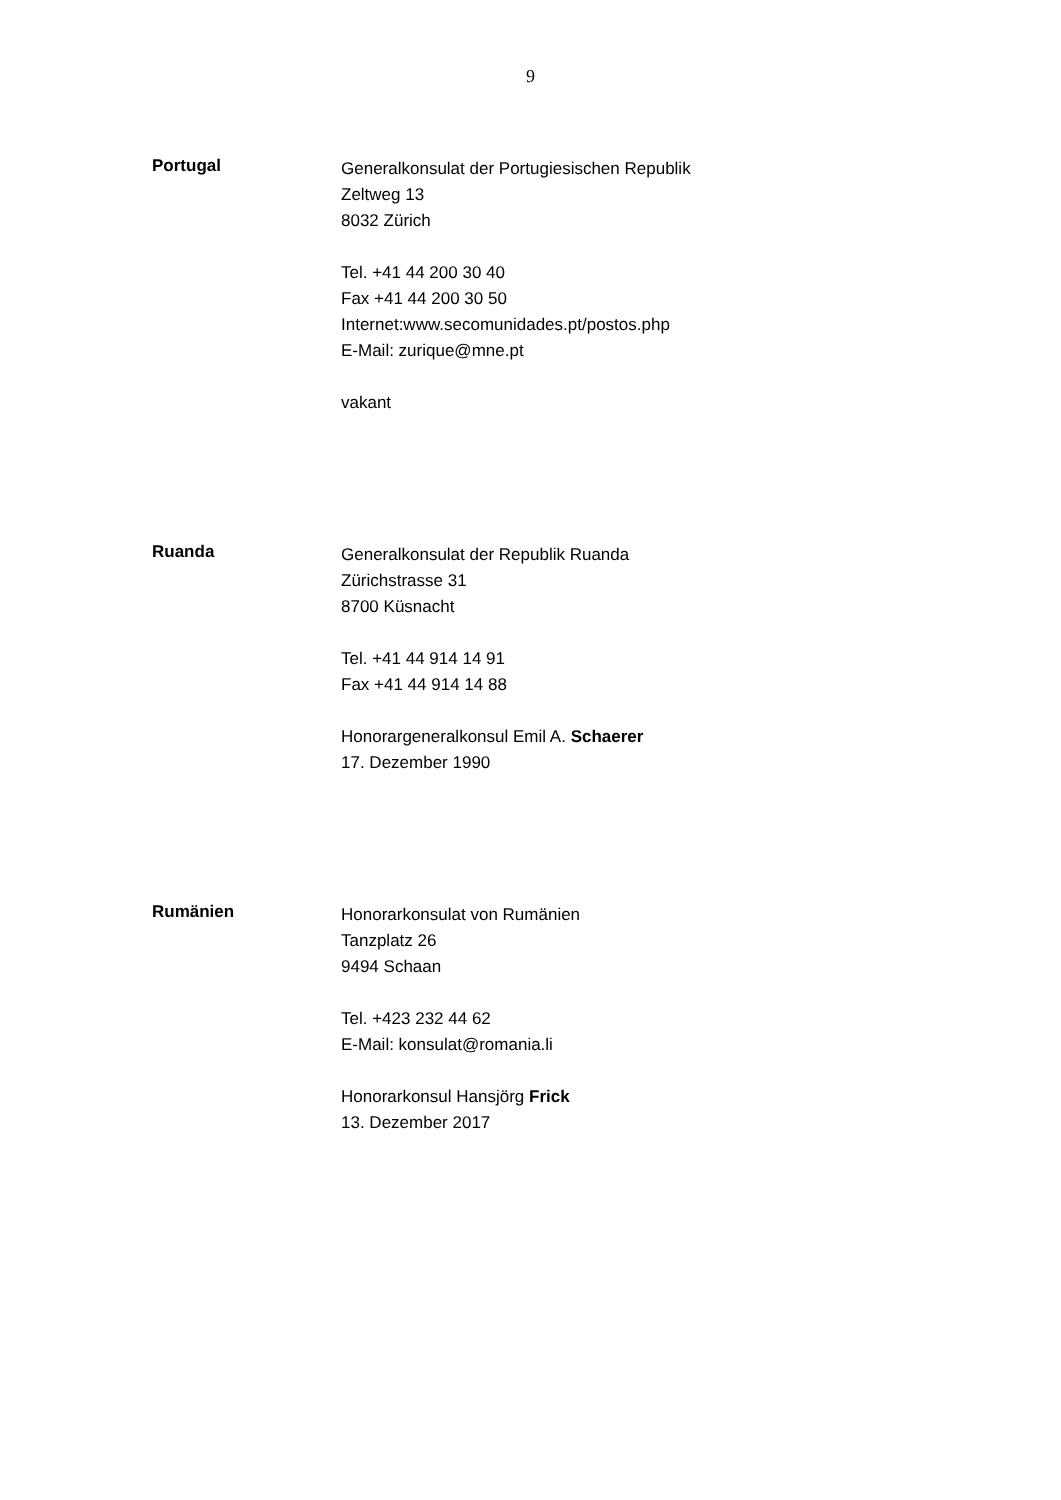9
Portugal
Generalkonsulat der Portugiesischen Republik
Zeltweg 13
8032 Zürich
Tel. +41 44 200 30 40
Fax +41 44 200 30 50
Internet:www.secomunidades.pt/postos.php
E-Mail: zurique@mne.pt
vakant
Ruanda
Generalkonsulat der Republik Ruanda
Zürichstrasse 31
8700 Küsnacht
Tel. +41 44 914 14 91
Fax +41 44 914 14 88
Honorargeneralkonsul Emil A. Schaerer
17. Dezember 1990
Rumänien
Honorarkonsulat von Rumänien
Tanzplatz 26
9494 Schaan
Tel. +423 232 44 62
E-Mail: konsulat@romania.li
Honorarkonsul Hansjörg Frick
13. Dezember 2017